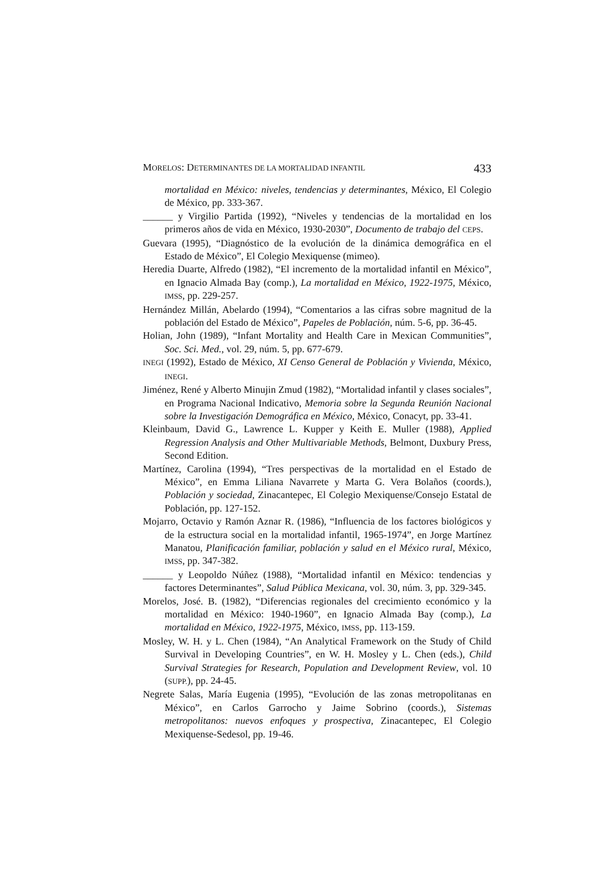MORELOS: DETERMINANTES DE LA MORTALIDAD INFANTIL 433
mortalidad en México: niveles, tendencias y determinantes, México, El Colegio de México, pp. 333-367.
______ y Virgilio Partida (1992), “Niveles y tendencias de la mortalidad en los primeros años de vida en México, 1930-2030”, Documento de trabajo del CEPS.
Guevara (1995), “Diagnóstico de la evolución de la dinámica demográfica en el Estado de México”, El Colegio Mexiquense (mimeo).
Heredia Duarte, Alfredo (1982), “El incremento de la mortalidad infantil en México”, en Ignacio Almada Bay (comp.), La mortalidad en México, 1922-1975, México, IMSS, pp. 229-257.
Hernández Millán, Abelardo (1994), “Comentarios a las cifras sobre magnitud de la población del Estado de México”, Papeles de Población, núm. 5-6, pp. 36-45.
Holian, John (1989), “Infant Mortality and Health Care in Mexican Communities”, Soc. Sci. Med., vol. 29, núm. 5, pp. 677-679.
INEGI (1992), Estado de México, XI Censo General de Población y Vivienda, México, INEGI.
Jiménez, René y Alberto Minujin Zmud (1982), “Mortalidad infantil y clases sociales”, en Programa Nacional Indicativo, Memoria sobre la Segunda Reunión Nacional sobre la Investigación Demográfica en México, México, Conacyt, pp. 33-41.
Kleinbaum, David G., Lawrence L. Kupper y Keith E. Muller (1988), Applied Regression Analysis and Other Multivariable Methods, Belmont, Duxbury Press, Second Edition.
Martínez, Carolina (1994), “Tres perspectivas de la mortalidad en el Estado de México”, en Emma Liliana Navarrete y Marta G. Vera Bolaños (coords.), Población y sociedad, Zinacantepec, El Colegio Mexiquense/Consejo Estatal de Población, pp. 127-152.
Mojarro, Octavio y Ramón Aznar R. (1986), “Influencia de los factores biológicos y de la estructura social en la mortalidad infantil, 1965-1974”, en Jorge Martínez Manatou, Planificación familiar, población y salud en el México rural, México, IMSS, pp. 347-382.
______ y Leopoldo Núñez (1988), “Mortalidad infantil en México: tendencias y factores Determinantes”, Salud Pública Mexicana, vol. 30, núm. 3, pp. 329-345.
Morelos, José. B. (1982), “Diferencias regionales del crecimiento económico y la mortalidad en México: 1940-1960”, en Ignacio Almada Bay (comp.), La mortalidad en México, 1922-1975, México, IMSS, pp. 113-159.
Mosley, W. H. y L. Chen (1984), “An Analytical Framework on the Study of Child Survival in Developing Countries”, en W. H. Mosley y L. Chen (eds.), Child Survival Strategies for Research, Population and Development Review, vol. 10 (SUPP.), pp. 24-45.
Negrete Salas, María Eugenia (1995), “Evolución de las zonas metropolitanas en México”, en Carlos Garrocho y Jaime Sobrino (coords.), Sistemas metropolitanos: nuevos enfoques y prospectiva, Zinacantepec, El Colegio Mexiquense-Sedesol, pp. 19-46.